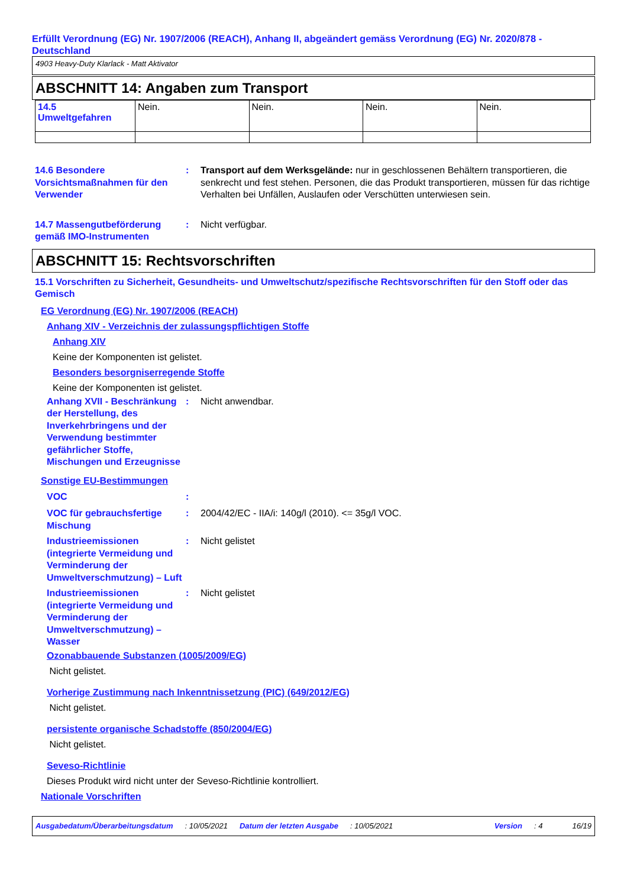Erfüllt Verordnung (EG) Nr. 1907/2006 (REACH), Anhang II, abgeändert gemäss Verordnung (EG) Nr. 2020/878 - Deutschland
4903 Heavy-Duty Klarlack - Matt Aktivator
ABSCHNITT 14: Angaben zum Transport
| 14.5 Umweltgefahren | Nein. | Nein. | Nein. | Nein. |
14.6 Besondere Vorsichtsmaßnahmen für den Verwender
: Transport auf dem Werksgelände: nur in geschlossenen Behältern transportieren, die senkrecht und fest stehen. Personen, die das Produkt transportieren, müssen für das richtige Verhalten bei Unfällen, Auslaufen oder Verschütten unterwiesen sein.
14.7 Massengutbeförderung gemäß IMO-Instrumenten
: Nicht verfügbar.
ABSCHNITT 15: Rechtsvorschriften
15.1 Vorschriften zu Sicherheit, Gesundheits- und Umweltschutz/spezifische Rechtsvorschriften für den Stoff oder das Gemisch
EG Verordnung (EG) Nr. 1907/2006 (REACH)
Anhang XIV - Verzeichnis der zulassungspflichtigen Stoffe
Anhang XIV
Keine der Komponenten ist gelistet.
Besonders besorgniserregende Stoffe
Keine der Komponenten ist gelistet.
Anhang XVII - Beschränkung der Herstellung, des Inverkehrbringens und der Verwendung bestimmter gefährlicher Stoffe, Mischungen und Erzeugnisse
: Nicht anwendbar.
Sonstige EU-Bestimmungen
VOC :
VOC für gebrauchsfertige Mischung
: 2004/42/EC - IIA/i: 140g/l (2010). <= 35g/l VOC.
Industrieemissionen (integrierte Vermeidung und Verminderung der Umweltverschmutzung) – Luft
: Nicht gelistet
Industrieemissionen (integrierte Vermeidung und Verminderung der Umweltverschmutzung) – Wasser
: Nicht gelistet
Ozonabbauende Substanzen (1005/2009/EG)
Nicht gelistet.
Vorherige Zustimmung nach Inkenntnissetzung (PIC) (649/2012/EG)
Nicht gelistet.
persistente organische Schadstoffe (850/2004/EG)
Nicht gelistet.
Seveso-Richtlinie
Dieses Produkt wird nicht unter der Seveso-Richtlinie kontrolliert.
Nationale Vorschriften
Ausgabedatum/Überarbeitungsdatum: 10/05/2021 Datum der letzten Ausgabe: 10/05/2021 Version: 4 16/19